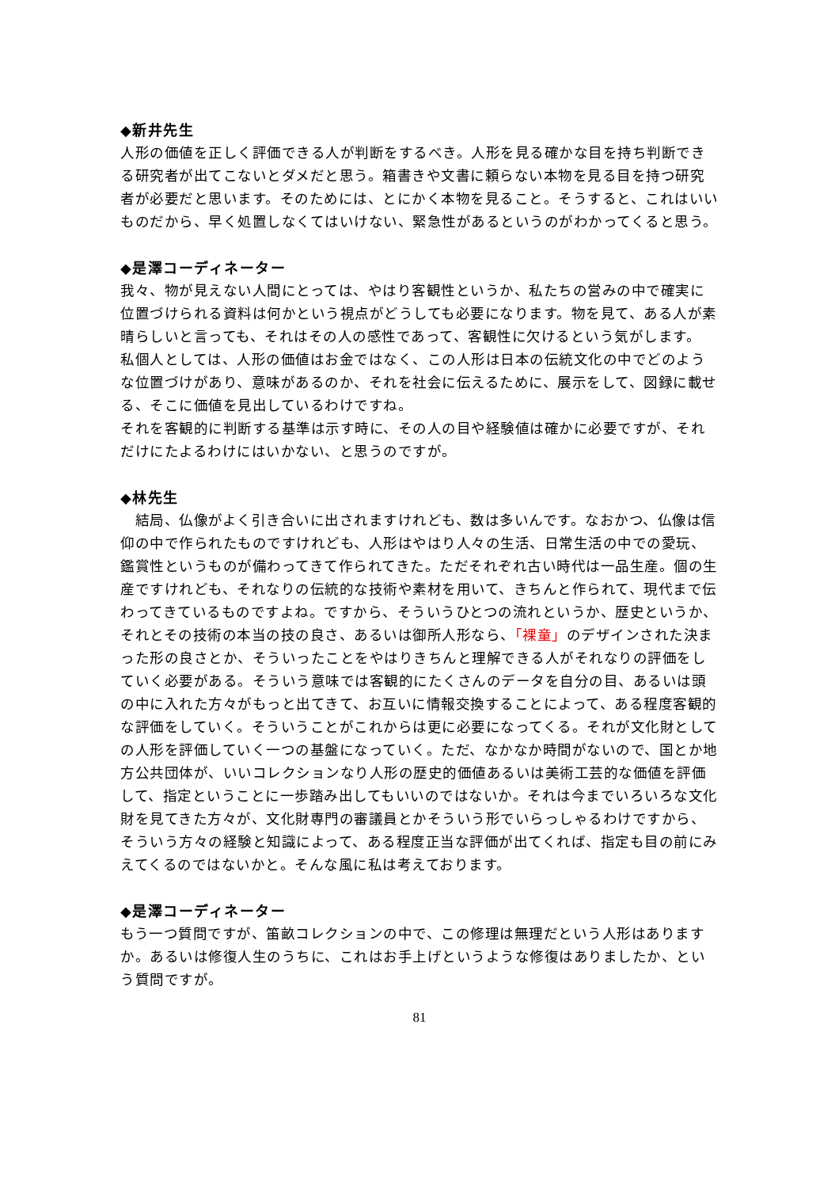◆新井先生
人形の価値を正しく評価できる人が判断をするべき。人形を見る確かな目を持ち判断できる研究者が出てこないとダメだと思う。箱書きや文書に頼らない本物を見る目を持つ研究者が必要だと思います。そのためには、とにかく本物を見ること。そうすると、これはいいものだから、早く処置しなくてはいけない、緊急性があるというのがわかってくると思う。
◆是澤コーディネーター
我々、物が見えない人間にとっては、やはり客観性というか、私たちの営みの中で確実に位置づけられる資料は何かという視点がどうしても必要になります。物を見て、ある人が素晴らしいと言っても、それはその人の感性であって、客観性に欠けるという気がします。
私個人としては、人形の価値はお金ではなく、この人形は日本の伝統文化の中でどのような位置づけがあり、意味があるのか、それを社会に伝えるために、展示をして、図録に載せる、そこに価値を見出しているわけですね。
それを客観的に判断する基準は示す時に、その人の目や経験値は確かに必要ですが、それだけにたよるわけにはいかない、と思うのですが。
◆林先生
　結局、仏像がよく引き合いに出されますけれども、数は多いんです。なおかつ、仏像は信仰の中で作られたものですけれども、人形はやはり人々の生活、日常生活の中での愛玩、鑑賞性というものが備わってきて作られてきた。ただそれぞれ古い時代は一品生産。個の生産ですけれども、それなりの伝統的な技術や素材を用いて、きちんと作られて、現代まで伝わってきているものですよね。ですから、そういうひとつの流れというか、歴史というか、それとその技術の本当の技の良さ、あるいは御所人形なら、「裸童」のデザインされた決まった形の良さとか、そういったことをやはりきちんと理解できる人がそれなりの評価をしていく必要がある。そういう意味では客観的にたくさんのデータを自分の目、あるいは頭の中に入れた方々がもっと出てきて、お互いに情報交換することによって、ある程度客観的な評価をしていく。そういうことがこれからは更に必要になってくる。それが文化財としての人形を評価していく一つの基盤になっていく。ただ、なかなか時間がないので、国とか地方公共団体が、いいコレクションなり人形の歴史的価値あるいは美術工芸的な価値を評価して、指定ということに一歩踏み出してもいいのではないか。それは今までいろいろな文化財を見てきた方々が、文化財専門の審議員とかそういう形でいらっしゃるわけですから、そういう方々の経験と知識によって、ある程度正当な評価が出てくれば、指定も目の前にみえてくるのではないかと。そんな風に私は考えております。
◆是澤コーディネーター
もう一つ質問ですが、笛畝コレクションの中で、この修理は無理だという人形はありますか。あるいは修復人生のうちに、これはお手上げというような修復はありましたか、という質問ですが。
81